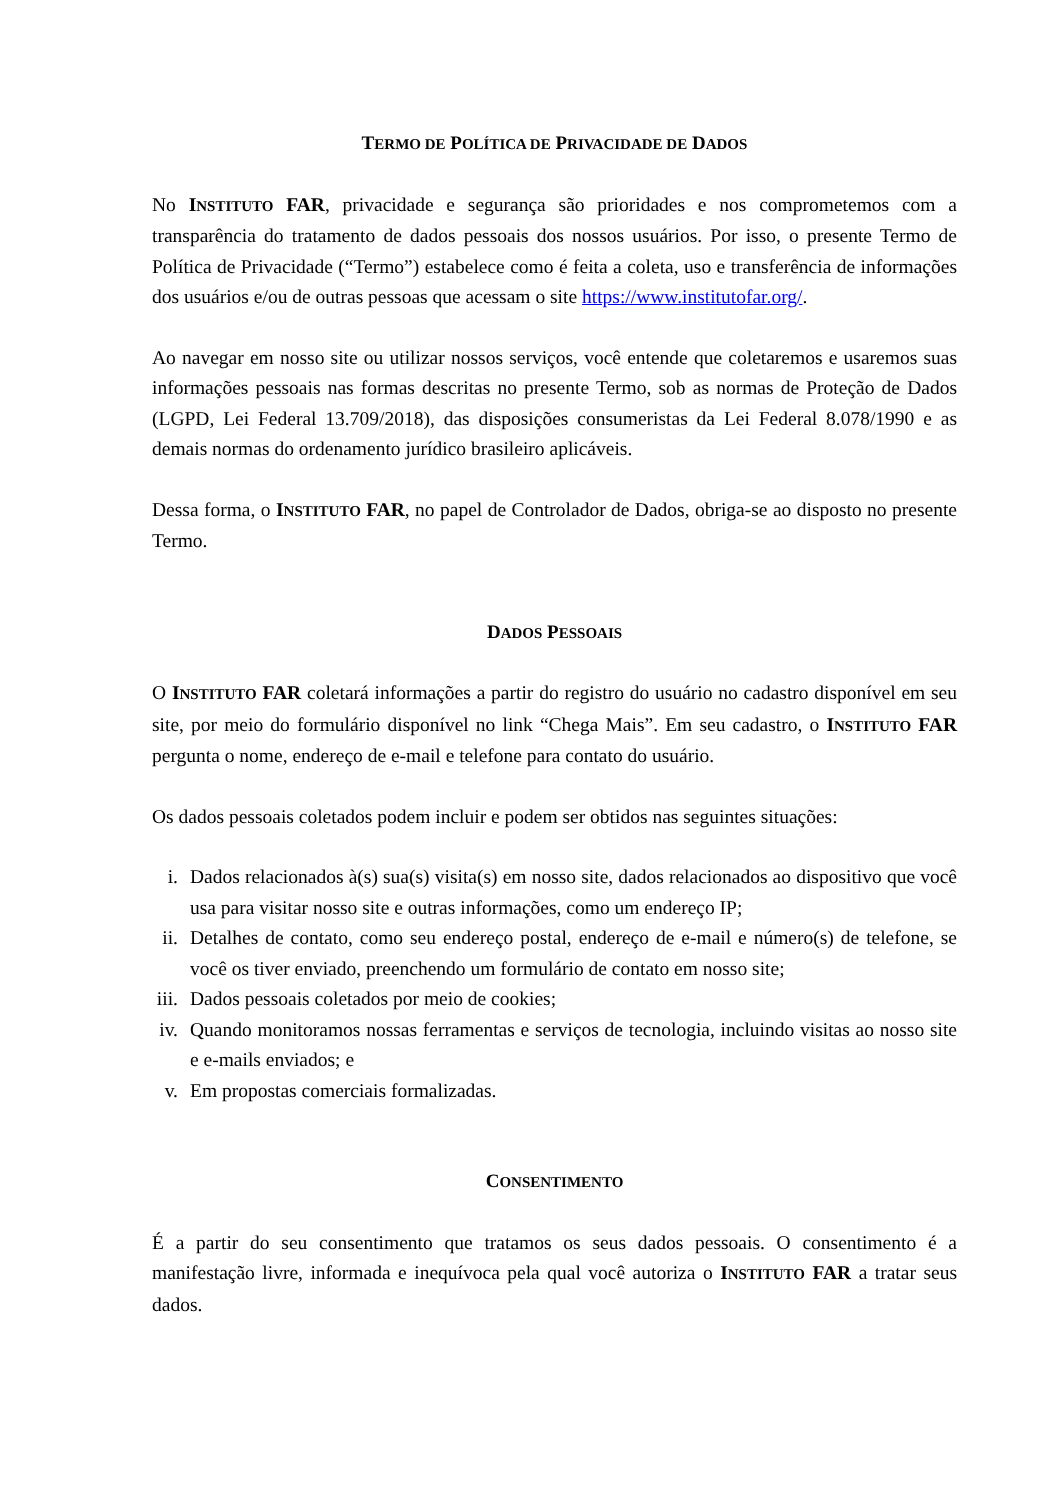TERMO DE POLÍTICA DE PRIVACIDADE DE DADOS
No INSTITUTO FAR, privacidade e segurança são prioridades e nos comprometemos com a transparência do tratamento de dados pessoais dos nossos usuários. Por isso, o presente Termo de Política de Privacidade (“Termo”) estabelece como é feita a coleta, uso e transferência de informações dos usuários e/ou de outras pessoas que acessam o site https://www.institutofar.org/.
Ao navegar em nosso site ou utilizar nossos serviços, você entende que coletaremos e usaremos suas informações pessoais nas formas descritas no presente Termo, sob as normas de Proteção de Dados (LGPD, Lei Federal 13.709/2018), das disposições consumeristas da Lei Federal 8.078/1990 e as demais normas do ordenamento jurídico brasileiro aplicáveis.
Dessa forma, o INSTITUTO FAR, no papel de Controlador de Dados, obriga-se ao disposto no presente Termo.
DADOS PESSOAIS
O INSTITUTO FAR coletará informações a partir do registro do usuário no cadastro disponível em seu site, por meio do formulário disponível no link “Chega Mais”. Em seu cadastro, o INSTITUTO FAR pergunta o nome, endereço de e-mail e telefone para contato do usuário.
Os dados pessoais coletados podem incluir e podem ser obtidos nas seguintes situações:
i. Dados relacionados à(s) sua(s) visita(s) em nosso site, dados relacionados ao dispositivo que você usa para visitar nosso site e outras informações, como um endereço IP;
ii. Detalhes de contato, como seu endereço postal, endereço de e-mail e número(s) de telefone, se você os tiver enviado, preenchendo um formulário de contato em nosso site;
iii. Dados pessoais coletados por meio de cookies;
iv. Quando monitoramos nossas ferramentas e serviços de tecnologia, incluindo visitas ao nosso site e e-mails enviados; e
v. Em propostas comerciais formalizadas.
CONSENTIMENTO
É a partir do seu consentimento que tratamos os seus dados pessoais. O consentimento é a manifestação livre, informada e inequívoca pela qual você autoriza o INSTITUTO FAR a tratar seus dados.